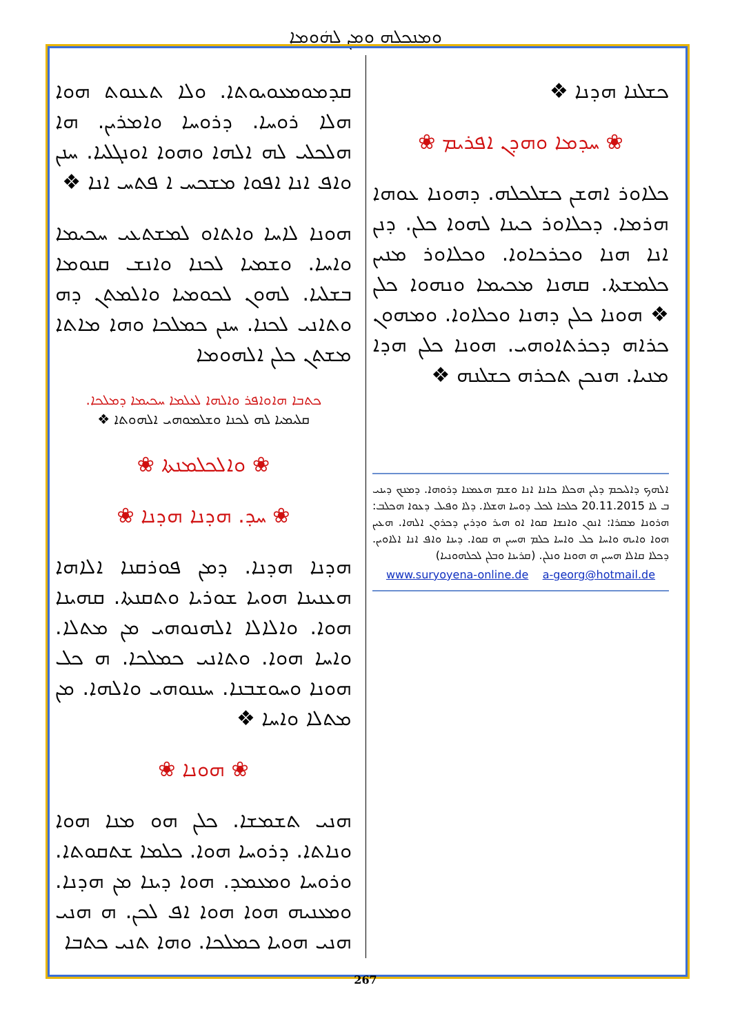ܘܡܼܢܟܼܠܗ ܘܡܼܢ ܠܗܿܘܡܐ
ܩܕܡܘܡܥܘܝܘܬܐ. ܘܠܐ ܬܥܢܘܬ ܗܘܐ ܗܠܐ ܪܘܚܐ. ܕܪܘܚܐ ܘܐܡܪܝܢ. ܗܐ ܗܠܟܠܝ ܠܗ ܐܠܗܐ ܘܗܘܐ ܐܘܢܓܠܝܐ. ܚܢܢ ܘܐܦ ܐܢܐ ܐܦܘܐ ܡܫܟܚ ܐ ܦܬܚ ܐܢܐ ❖
ܗܘܢܐ ܠܐܚܐ ܘܐܬܐܘ ܠܡܫܬܥܝ ܚܟܝܡܐ ܘܐܚܐ. ܘܫܡܝܐ ܠܟܢܐ ܘܐܢܫ ܩܢܘܡܐ ܒܫܠܝܐ. ܠܗܘܢ ܠܟܘܡܝܐ ܘܐܠܡܬܢ ܕܗ ܘܬܐܢܝ ܠܟܢܐ. ܚܢܢ ܟܡܠܟܐ ܘܗܐ ܡܐܬܐ ܡܫܬܢ ܟܠܢ ܐܠܗܘܡܐ
ܟܬܒܐ ܗܐܘܐܦܪ ܘܐܠܗܐ ܠܥܠܡܐ ܚܟܝܡܐ ܕܡܠܟܐ.
ܩܠܝܡܝܐ ܠܗ ܠܟܢܐ ܘܫܠܡܘܗܝ ܐܠܗܘܬܐ ❖
❀ ܘܐܠܟܠܡܢܬܐ ❀
❀ ܚܕ. ܗܕܢܐ ܗܕܢܐ ❀
ܗܕܢܐ ܗܕܢܐ. ܕܡܢ ܦܘܪܩܢܐ ܐܠܐܗܐ ܗܥܢܝܢܐ ܗܘܝܐ ܫܘܪܝܐ ܘܬܩܢܬܐ. ܩܗܝܢܐ ܗܘܐ. ܘܐܠܐܠܐ ܐܠܗܢܘܗܝ ܡܢ ܡܬܠܐ. ܘܐܚܐ ܗܘܐ. ܘܬܐܢܝ ܟܡܠܟܐ. ܗ ܟܠ ܗܘܢܐ ܘܚܘܫܒܢܐ. ܚܢܢܘܗܝ ܘܐܠܗܐ. ܡܢ ܡܬܠܐ ܘܐܚܐ ❖
❀ ܗܘܢܐ ❀
ܗܢܝ ܬܫܡܫܐ. ܟܠܢ ܗܘ ܡܢܐ ܗܘܐ ܘܢܐܬܐ. ܕܪܘܚܐ ܗܘܐ. ܟܠܡܐ ܫܬܩܘܬܐ. ܘܪܘܚܐ ܘܡܥܡܕ. ܗܘܐ ܕܝܢܐ ܡܢ ܗܕܢܐ. ܘܡܥܢܝܗ ܗܘܐ ܗܘܐ ܐܦ ܠܟܢ. ܗ ܗܢܝ ܗܢܝ ܗܘܝܐ ܟܡܠܟܐ. ܘܗܐ ܬܢܝ ܟܬܒܐ
ܟܫܠܢܐ ܗܕܢܐ ❖
❀ ܚܕܡܐ ܘܗܕܢ ܐܦܪܝܡ ❀
ܟܠܐܘܪ ܐܗܫܢ ܟܫܠܟܠܗ. ܕܗܘܢܐ ܥܘܗܐ ܗܪܡܐ. ܕܟܠܐܘܪ ܟܝܢܐ ܠܗܘܐ ܟܠܢ. ܕܢܢ ܐܢܐ ܗܢܐ ܘܟܪܟܐܘܐ. ܘܟܠܐܘܪ ܡܢܝܢ ܟܠܡܫܬܐ. ܩܗܢܐ ܡܟܝܡܐ ܘܢܗܘܐ ܟܠܢ ❖ ܗܘܢܐ ܟܠܢ ܕܗܢܐ ܘܟܠܐܘܐ. ܘܡܗܘܢ ܟܪܐܗ ܕܟܪܬܐܘܗܝ. ܗܘܢܐ ܟܠܢ ܗܕܐ ܡܢܝܐ. ܗܢܟܢ ܬܟܪܗ ܟܫܠܢܗ ❖
ܐܠܗܟ ܕܐܠܝܟܡ ܕܠܝܢ ܗܟܠܐ ܟܐܢܐ ܐܢܐ ܘܫܡ ܗܥܡܢܐ ܕܪܘܗܐ. ܕܡܢܟ ܕܝܢܝ ܒ ܠܐ 20.11.2015 ܟܠܟܐ ܠܟܠ ܕܘܚܐ ܗܫܠܐ. ܕܠܐ ܘܦܝܠ ܕܥܘܐ ܗܟܠܒ: ܗܪܘܢܐ ܡܩܪܐ: ܐܢܘܢ ܘܐܢܫܐ ܩܘܐ ܐܘ ܗܝܪ ܘܕܪܝܢ ܕܟܪܘܢ ܐܠܗܐ. ܗܥܝܢ ܗܘܐ ܘܐܝܗ ܘܐܚܐ ܟܠ ܘܐܚܐ ܟܠܡ ܗܚܝܢ ܗ ܩܘܐ. ܕܝܢܐ ܘܐܦ ܐܢܐ ܐܠܐܘܝܢ. ܕܟܠܐ ܩܐܠܐ ܗܚܝܢ ܗ ܗܘܢܐ ܘܢܠܢ. (ܩܪܝܢܐ ܘܒܠܢ ܠܟܠܗܘܢܝܐ)
www.suryoyena-online.de a-georg@hotmail.de
267